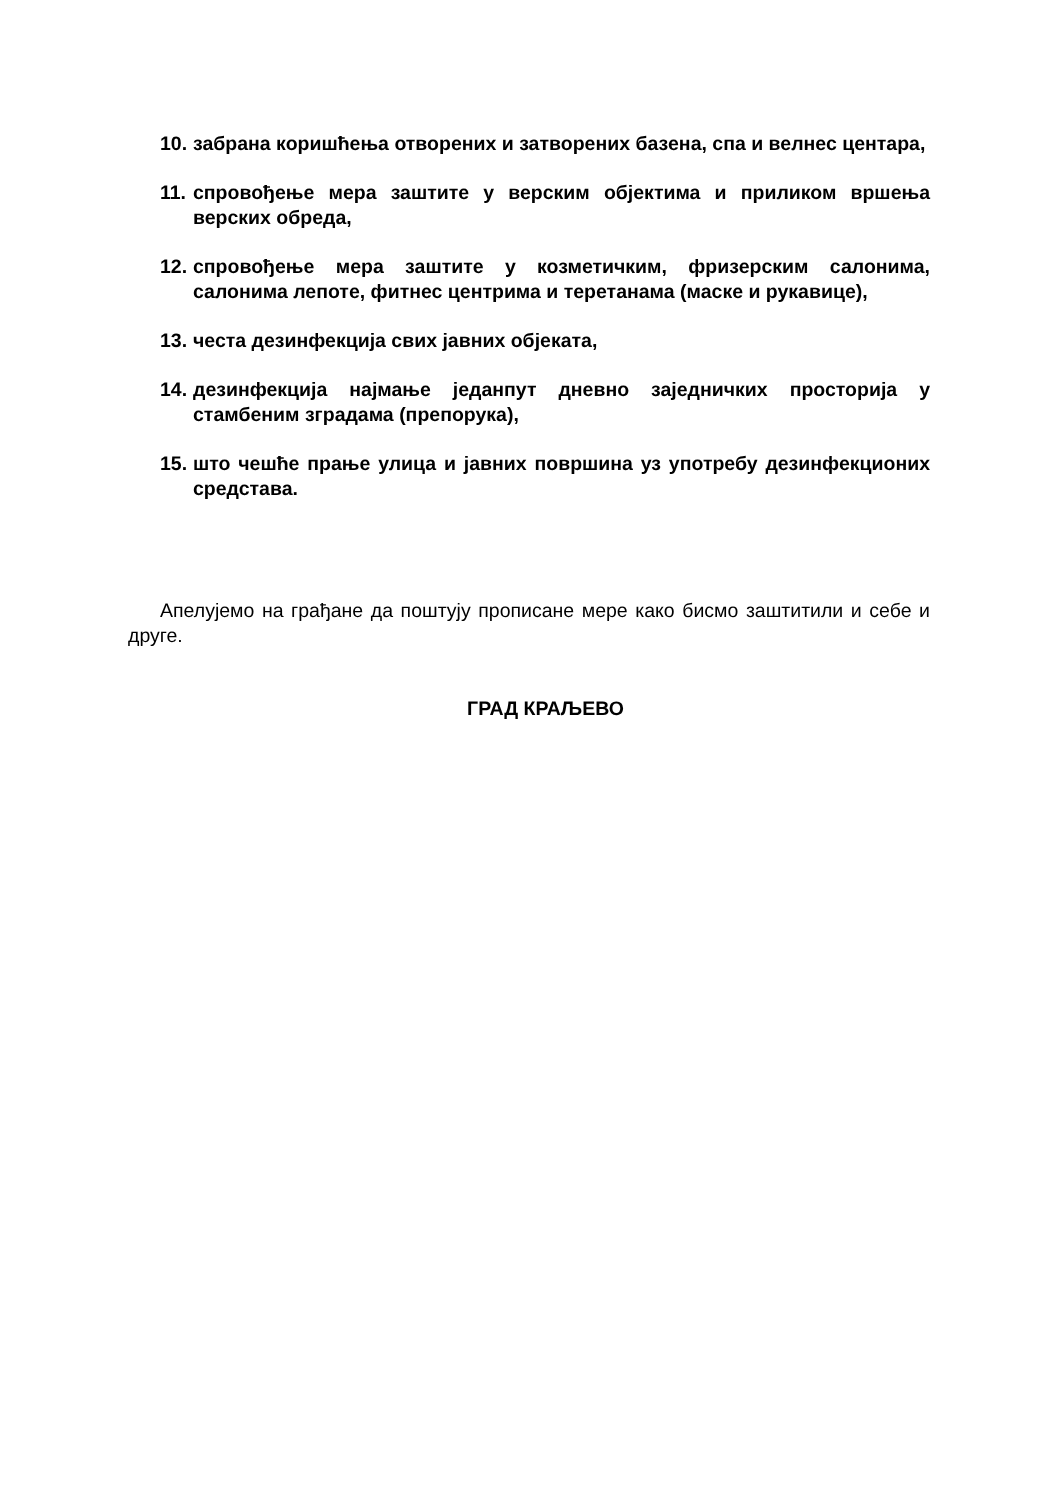10. забрана коришћења отворених и затворених базена, спа и велнес центара,
11. спровођење мера заштите у верским објектима и приликом вршења верских обреда,
12. спровођење мера заштите у козметичким, фризерским салонима, салонима лепоте, фитнес центрима и теретанама (маске и рукавице),
13. честа дезинфекција свих јавних објеката,
14. дезинфекција најмање једанпут дневно заједничких просторија у стамбеним зградама (препорука),
15. што чешће прање улица и јавних површина уз употребу дезинфекционих средстава.
Апелујемо на грађане да поштују прописане мере како бисмо заштитили и себе и друге.
ГРАД КРАЉЕВО